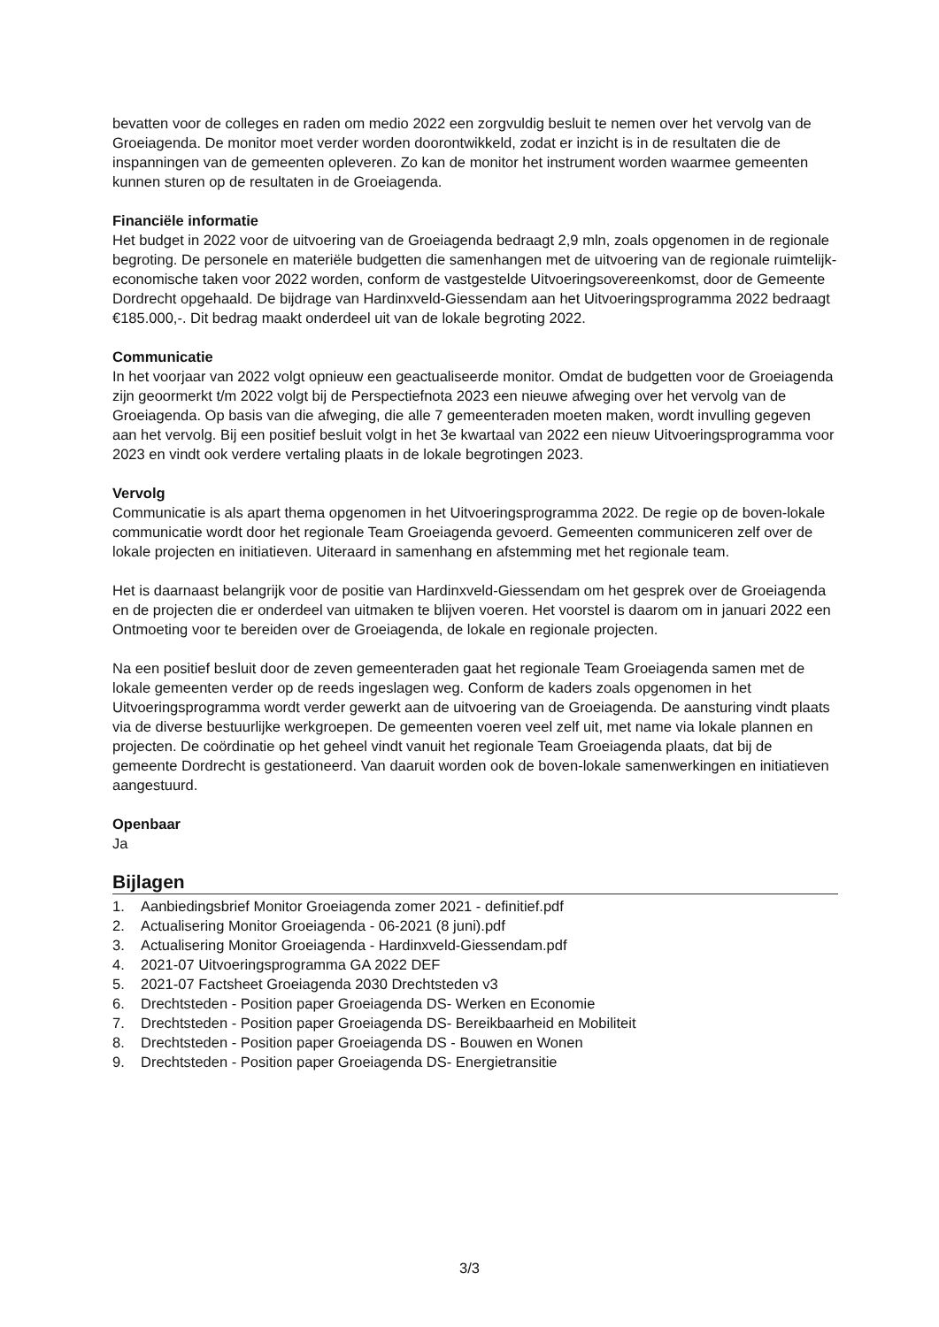bevatten voor de colleges en raden om medio 2022 een zorgvuldig besluit te nemen over het vervolg van de Groeiagenda. De monitor moet verder worden doorontwikkeld, zodat er inzicht is in de resultaten die de inspanningen van de gemeenten opleveren. Zo kan de monitor het instrument worden waarmee gemeenten kunnen sturen op de resultaten in de Groeiagenda.
Financiële informatie
Het budget in 2022 voor de uitvoering van de Groeiagenda bedraagt 2,9 mln, zoals opgenomen in de regionale begroting. De personele en materiële budgetten die samenhangen met de uitvoering van de regionale ruimtelijk-economische taken voor 2022 worden, conform de vastgestelde Uitvoeringsovereenkomst, door de Gemeente Dordrecht opgehaald. De bijdrage van Hardinxveld-Giessendam aan het Uitvoeringsprogramma 2022 bedraagt €185.000,-. Dit bedrag maakt onderdeel uit van de lokale begroting 2022.
Communicatie
In het voorjaar van 2022 volgt opnieuw een geactualiseerde monitor. Omdat de budgetten voor de Groeiagenda zijn geoormerkt t/m 2022 volgt bij de Perspectiefnota 2023 een nieuwe afweging over het vervolg van de Groeiagenda. Op basis van die afweging, die alle 7 gemeenteraden moeten maken, wordt invulling gegeven aan het vervolg. Bij een positief besluit volgt in het 3e kwartaal van 2022 een nieuw Uitvoeringsprogramma voor 2023 en vindt ook verdere vertaling plaats in de lokale begrotingen 2023.
Vervolg
Communicatie is als apart thema opgenomen in het Uitvoeringsprogramma 2022. De regie op de boven-lokale communicatie wordt door het regionale Team Groeiagenda gevoerd. Gemeenten communiceren zelf over de lokale projecten en initiatieven. Uiteraard in samenhang en afstemming met het regionale team.
Het is daarnaast belangrijk voor de positie van Hardinxveld-Giessendam om het gesprek over de Groeiagenda en de projecten die er onderdeel van uitmaken te blijven voeren. Het voorstel is daarom om in januari 2022 een Ontmoeting voor te bereiden over de Groeiagenda, de lokale en regionale projecten.
Na een positief besluit door de zeven gemeenteraden gaat het regionale Team Groeiagenda samen met de lokale gemeenten verder op de reeds ingeslagen weg. Conform de kaders zoals opgenomen in het Uitvoeringsprogramma wordt verder gewerkt aan de uitvoering van de Groeiagenda. De aansturing vindt plaats via de diverse bestuurlijke werkgroepen. De gemeenten voeren veel zelf uit, met name via lokale plannen en projecten. De coördinatie op het geheel vindt vanuit het regionale Team Groeiagenda plaats, dat bij de gemeente Dordrecht is gestationeerd. Van daaruit worden ook de boven-lokale samenwerkingen en initiatieven aangestuurd.
Openbaar
Ja
Bijlagen
1. Aanbiedingsbrief Monitor Groeiagenda zomer 2021 - definitief.pdf
2. Actualisering Monitor Groeiagenda - 06-2021 (8 juni).pdf
3. Actualisering Monitor Groeiagenda - Hardinxveld-Giessendam.pdf
4. 2021-07 Uitvoeringsprogramma GA 2022 DEF
5. 2021-07 Factsheet Groeiagenda 2030 Drechtsteden v3
6. Drechtsteden - Position paper Groeiagenda DS- Werken en Economie
7. Drechtsteden - Position paper Groeiagenda DS- Bereikbaarheid en Mobiliteit
8. Drechtsteden - Position paper Groeiagenda DS - Bouwen en Wonen
9. Drechtsteden - Position paper Groeiagenda DS- Energietransitie
3/3